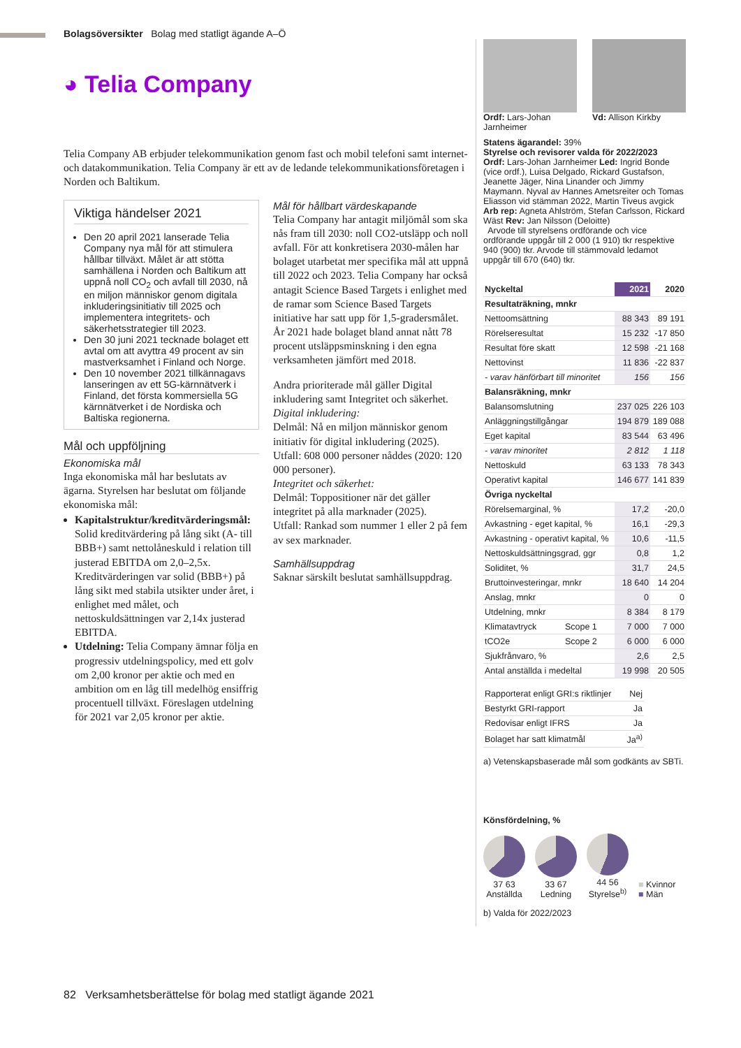Bolagsöversikter Bolag med statligt ägande A–Ö
◕ Telia Company
Telia Company AB erbjuder telekommunikation genom fast och mobil telefoni samt internet- och datakommunikation. Telia Company är ett av de ledande telekommunikationsföretagen i Norden och Baltikum.
Viktiga händelser 2021
Den 20 april 2021 lanserade Telia Company nya mål för att stimulera hållbar tillväxt. Målet är att stötta samhällena i Norden och Baltikum att uppnå noll CO<sub>2</sub> och avfall till 2030, nå en miljon människor genom digitala inkluderingsinitiativ till 2025 och implementera integritets- och säkerhetsstrategier till 2023.
Den 30 juni 2021 tecknade bolaget ett avtal om att avyttra 49 procent av sin mastverksamhet i Finland och Norge.
Den 10 november 2021 tillkännagavs lanseringen av ett 5G-kärnnätverk i Finland, det första kommersiella 5G kärnnätverket i de Nordiska och Baltiska regionerna.
Mål och uppföljning
Ekonomiska mål
Inga ekonomiska mål har beslutats av ägarna. Styrelsen har beslutat om följande ekonomiska mål:
Kapitalstruktur/kreditvärderingsmål: Solid kreditvärdering på lång sikt (A- till BBB+) samt nettolåneskuld i relation till justerad EBITDA om 2,0–2,5x. Kreditvärderingen var solid (BBB+) på lång sikt med stabila utsikter under året, i enlighet med målet, och nettoskuldsättningen var 2,14x justerad EBITDA.
Utdelning: Telia Company ämnar följa en progressiv utdelningspolicy, med ett golv om 2,00 kronor per aktie och med en ambition om en låg till medelhög ensiffrig procentuell tillväxt. Föreslagen utdelning för 2021 var 2,05 kronor per aktie.
Mål för hållbart värdeskapande
Telia Company har antagit miljömål som ska nås fram till 2030: noll CO2-utsläpp och noll avfall. För att konkretisera 2030-målen har bolaget utarbetat mer specifika mål att uppnå till 2022 och 2023. Telia Company har också antagit Science Based Targets i enlighet med de ramar som Science Based Targets initiative har satt upp för 1,5-gradersmålet. År 2021 hade bolaget bland annat nått 78 procent utsläppsminskning i den egna verksamheten jämfört med 2018.
Andra prioriterade mål gäller Digital inkludering samt Integritet och säkerhet.
Digital inkludering:
Delmål: Nå en miljon människor genom initiativ för digital inkludering (2025).
Utfall: 608 000 personer nåddes (2020: 120 000 personer).
Integritet och säkerhet:
Delmål: Toppositioner när det gäller integritet på alla marknader (2025).
Utfall: Rankad som nummer 1 eller 2 på fem av sex marknader.
Samhällsuppdrag
Saknar särskilt beslutat samhällsuppdrag.
Ordf: Lars-Johan Jarnheimer Vd: Allison Kirkby
Statens ägarandel: 39%
Styrelse och revisorer valda för 2022/2023
Ordf: Lars-Johan Jarnheimer Led: Ingrid Bonde (vice ordf.), Luisa Delgado, Rickard Gustafson, Jeanette Jäger, Nina Linander och Jimmy Maymann. Nyval av Hannes Ametsreiter och Tomas Eliasson vid stämman 2022, Martin Tiveus avgick Arb rep: Agneta Ahlström, Stefan Carlsson, Rickard Wäst Rev: Jan Nilsson (Deloitte)
Arvode till styrelsens ordförande och vice ordförande uppgår till 2 000 (1 910) tkr respektive 940 (900) tkr. Arvode till stämmovald ledamot uppgår till 670 (640) tkr.
| Nyckeltal | | 2021 | 2020 |
| --- | --- | --- | --- |
| Resultaträkning, mnkr | | | |
| Nettoomsättning | | 88 343 | 89 191 |
| Rörelseresultat | | 15 232 | -17 850 |
| Resultat före skatt | | 12 598 | -21 168 |
| Nettovinst | | 11 836 | -22 837 |
| - varav hänförbart till minoritet | | 156 | 156 |
| Balansräkning, mnkr | | | |
| Balansomslutning | | 237 025 | 226 103 |
| Anläggningstillgångar | | 194 879 | 189 088 |
| Eget kapital | | 83 544 | 63 496 |
| - varav minoritet | | 2 812 | 1 118 |
| Nettoskuld | | 63 133 | 78 343 |
| Operativt kapital | | 146 677 | 141 839 |
| Övriga nyckeltal | | | |
| Rörelsemarginal, % | | 17,2 | -20,0 |
| Avkastning - eget kapital, % | | 16,1 | -29,3 |
| Avkastning - operativt kapital, % | | 10,6 | -11,5 |
| Nettoskuldsättningsgrad, ggr | | 0,8 | 1,2 |
| Soliditet, % | | 31,7 | 24,5 |
| Bruttoinvesteringar, mnkr | | 18 640 | 14 204 |
| Anslag, mnkr | | 0 | 0 |
| Utdelning, mnkr | | 8 384 | 8 179 |
| Klimatavtryck | Scope 1 | 7 000 | 7 000 |
| tCO2e | Scope 2 | 6 000 | 6 000 |
| Sjukfrånvaro, % | | 2,6 | 2,5 |
| Antal anställda i medeltal | | 19 998 | 20 505 |
| Rapporterat enligt GRI:s riktlinjer | Nej |
| Bestyrkt GRI-rapport | Ja |
| Redovisar enligt IFRS | Ja |
| Bolaget har satt klimatmål | Ja<sup>a)</sup> |
a) Vetenskapsbaserade mål som godkänts av SBTi.
Könsfördelning, %
37 63
Anställda
33 67
Ledning
44 56
Styrelse<sup>b)</sup>
■ Kvinnor
■ Män
b) Valda för 2022/2023
82 Verksamhetsberättelse för bolag med statligt ägande 2021